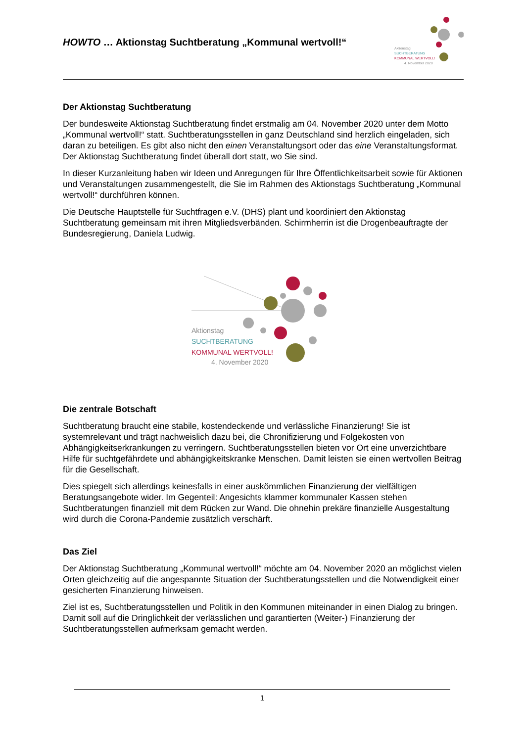HOWTO … Aktionstag Suchtberatung „Kommunal wertvoll!“
Aktionstag
SUCHTBERATUNG
KOMMUNAL WERTVOLL!
4. November 2020
Der Aktionstag Suchtberatung
Der bundesweite Aktionstag Suchtberatung findet erstmalig am 04. November 2020 unter dem Motto „Kommunal wertvoll!“ statt. Suchtberatungsstellen in ganz Deutschland sind herzlich eingeladen, sich daran zu beteiligen. Es gibt also nicht den einen Veranstaltungsort oder das eine Veranstaltungsformat. Der Aktionstag Suchtberatung findet überall dort statt, wo Sie sind.
In dieser Kurzanleitung haben wir Ideen und Anregungen für Ihre Öffentlichkeitsarbeit sowie für Aktionen und Veranstaltungen zusammengestellt, die Sie im Rahmen des Aktionstags Suchtberatung „Kommunal wertvoll!“ durchführen können.
Die Deutsche Hauptstelle für Suchtfragen e.V. (DHS) plant und koordiniert den Aktionstag Suchtberatung gemeinsam mit ihren Mitgliedsverbänden. Schirmherrin ist die Drogenbeauftragte der Bundesregierung, Daniela Ludwig.
Aktionstag
SUCHTBERATUNG
KOMMUNAL WERTVOLL!
4. November 2020
Die zentrale Botschaft
Suchtberatung braucht eine stabile, kostendeckende und verlässliche Finanzierung! Sie ist systemrelevant und trägt nachweislich dazu bei, die Chronifizierung und Folgekosten von Abhängigkeitserkrankungen zu verringern. Suchtberatungsstellen bieten vor Ort eine unverzichtbare Hilfe für suchtgefährdete und abhängigkeitskranke Menschen. Damit leisten sie einen wertvollen Beitrag für die Gesellschaft.
Dies spiegelt sich allerdings keinesfalls in einer auskömmlichen Finanzierung der vielfältigen Beratungsangebote wider. Im Gegenteil: Angesichts klammer kommunaler Kassen stehen Suchtberatungen finanziell mit dem Rücken zur Wand. Die ohnehin prekäre finanzielle Ausgestaltung wird durch die Corona-Pandemie zusätzlich verschärft.
Das Ziel
Der Aktionstag Suchtberatung „Kommunal wertvoll!“ möchte am 04. November 2020 an möglichst vielen Orten gleichzeitig auf die angespannte Situation der Suchtberatungsstellen und die Notwendigkeit einer gesicherten Finanzierung hinweisen.
Ziel ist es, Suchtberatungsstellen und Politik in den Kommunen miteinander in einen Dialog zu bringen. Damit soll auf die Dringlichkeit der verlässlichen und garantierten (Weiter-) Finanzierung der Suchtberatungsstellen aufmerksam gemacht werden.
1